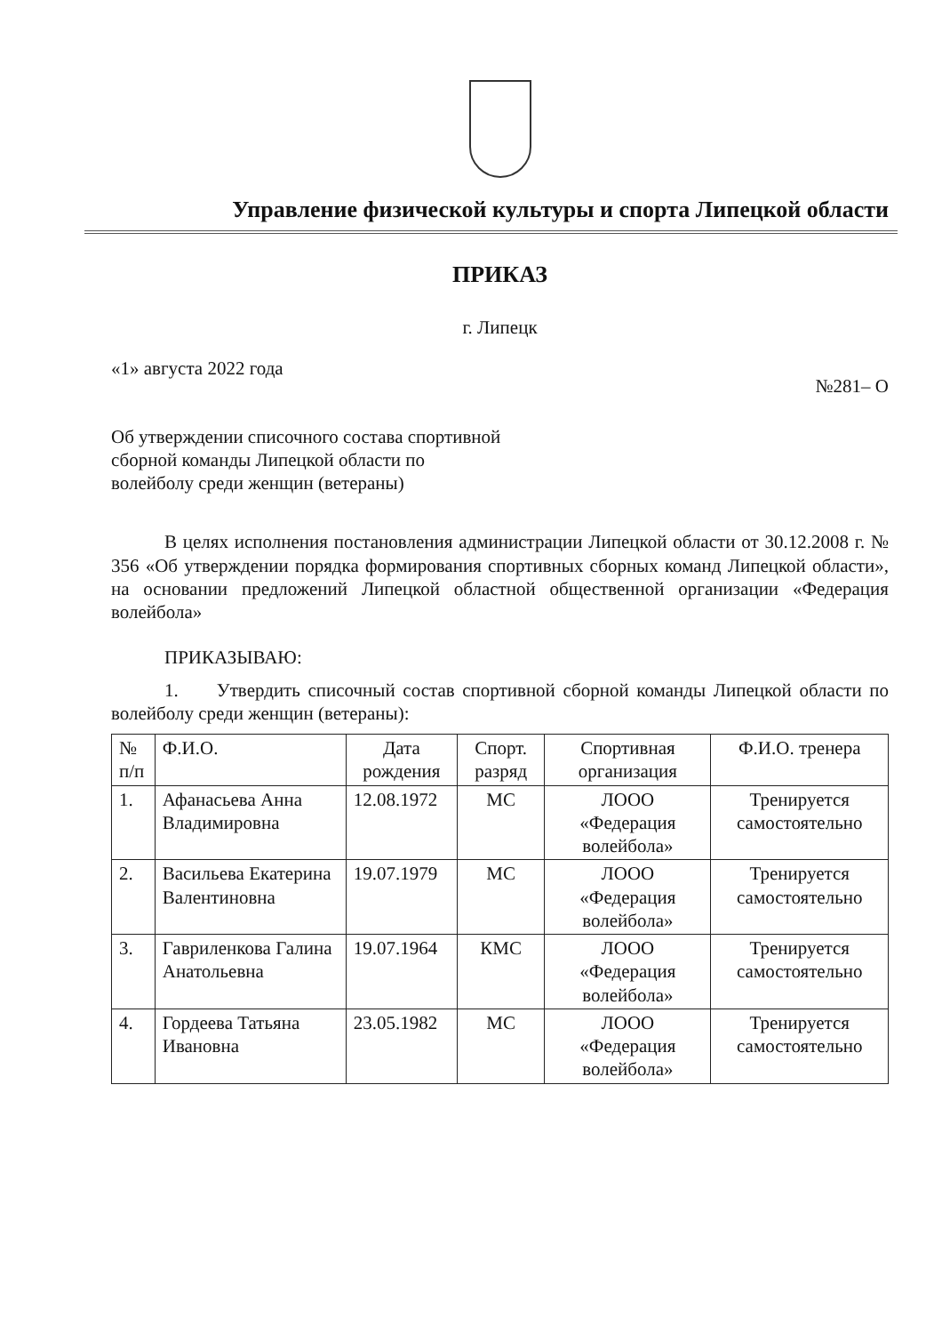Управление физической культуры и спорта Липецкой области
ПРИКАЗ
г. Липецк
«1» августа 2022 года №281– О
Об утверждении списочного состава спортивной сборной команды Липецкой области по волейболу среди женщин (ветераны)
В целях исполнения постановления администрации Липецкой области от 30.12.2008 г. № 356 «Об утверждении порядка формирования спортивных сборных команд Липецкой области», на основании предложений Липецкой областной общественной организации «Федерация волейбола»
ПРИКАЗЫВАЮ:
1. Утвердить списочный состав спортивной сборной команды Липецкой области по волейболу среди женщин (ветераны):
| № п/п | Ф.И.О. | Дата рождения | Спорт. разряд | Спортивная организация | Ф.И.О. тренера |
| --- | --- | --- | --- | --- | --- |
| 1. | Афанасьева Анна Владимировна | 12.08.1972 | МС | ЛООО «Федерация волейбола» | Тренируется самостоятельно |
| 2. | Васильева Екатерина Валентиновна | 19.07.1979 | МС | ЛООО «Федерация волейбола» | Тренируется самостоятельно |
| 3. | Гавриленкова Галина Анатольевна | 19.07.1964 | КМС | ЛООО «Федерация волейбола» | Тренируется самостоятельно |
| 4. | Гордеева Татьяна Ивановна | 23.05.1982 | МС | ЛООО «Федерация волейбола» | Тренируется самостоятельно |